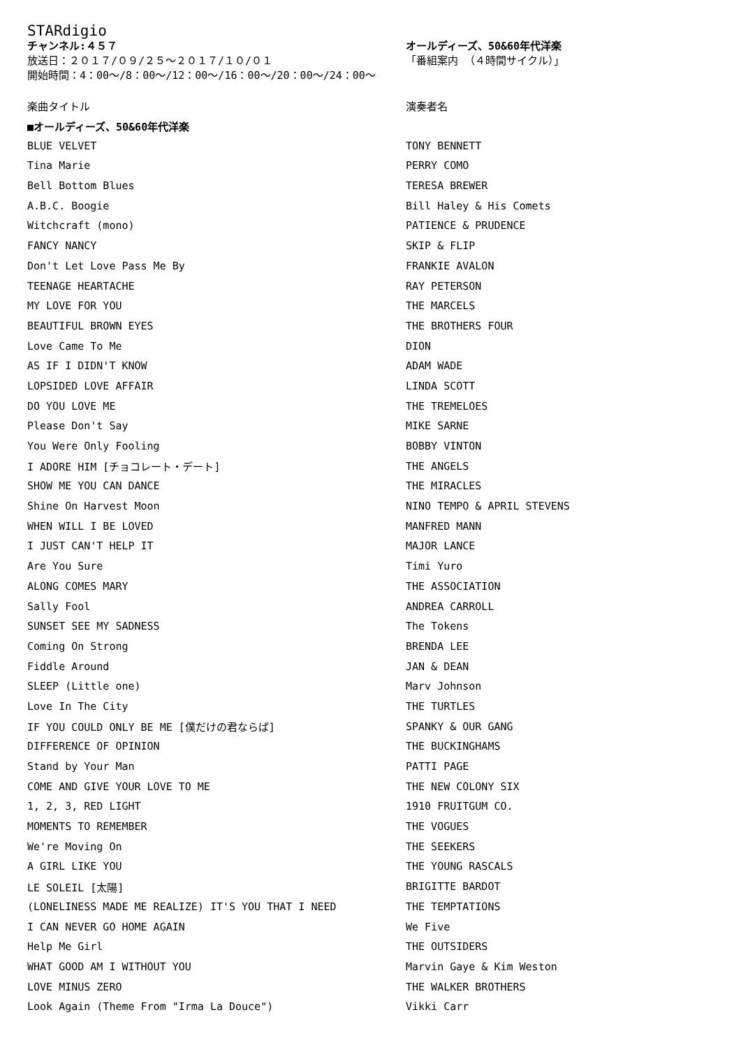STARdigio
チャンネル:４５７ オールディーズ、50&60年代洋楽
放送日：２０１７/０９/２５～２０１７/１０/０１ 「番組案内 （４時間サイクル）」
開始時間：4：00～/8：00～/12：00～/16：00～/20：00～/24：00～
| 楽曲タイトル | 演奏者名 |
| --- | --- |
| ■オールディーズ、50&60年代洋楽 | |
| BLUE VELVET | TONY BENNETT |
| Tina Marie | PERRY COMO |
| Bell Bottom Blues | TERESA BREWER |
| A.B.C. Boogie | Bill Haley & His Comets |
| Witchcraft (mono) | PATIENCE & PRUDENCE |
| FANCY NANCY | SKIP & FLIP |
| Don't Let Love Pass Me By | FRANKIE AVALON |
| TEENAGE HEARTACHE | RAY PETERSON |
| MY LOVE FOR YOU | THE MARCELS |
| BEAUTIFUL BROWN EYES | THE BROTHERS FOUR |
| Love Came To Me | DION |
| AS IF I DIDN'T KNOW | ADAM WADE |
| LOPSIDED LOVE AFFAIR | LINDA SCOTT |
| DO YOU LOVE ME | THE TREMELOES |
| Please Don't Say | MIKE SARNE |
| You Were Only Fooling | BOBBY VINTON |
| I ADORE HIM [チョコレート・デート] | THE ANGELS |
| SHOW ME YOU CAN DANCE | THE MIRACLES |
| Shine On Harvest Moon | NINO TEMPO & APRIL STEVENS |
| WHEN WILL I BE LOVED | MANFRED MANN |
| I JUST CAN'T HELP IT | MAJOR LANCE |
| Are You Sure | Timi Yuro |
| ALONG COMES MARY | THE ASSOCIATION |
| Sally Fool | ANDREA CARROLL |
| SUNSET SEE MY SADNESS | The Tokens |
| Coming On Strong | BRENDA LEE |
| Fiddle Around | JAN & DEAN |
| SLEEP (Little one) | Marv Johnson |
| Love In The City | THE TURTLES |
| IF YOU COULD ONLY BE ME [僕だけの君ならば] | SPANKY & OUR GANG |
| DIFFERENCE OF OPINION | THE BUCKINGHAMS |
| Stand by Your Man | PATTI PAGE |
| COME AND GIVE YOUR LOVE TO ME | THE NEW COLONY SIX |
| 1, 2, 3, RED LIGHT | 1910 FRUITGUM CO. |
| MOMENTS TO REMEMBER | THE VOGUES |
| We're Moving On | THE SEEKERS |
| A GIRL LIKE YOU | THE YOUNG RASCALS |
| LE SOLEIL [太陽] | BRIGITTE BARDOT |
| (LONELINESS MADE ME REALIZE) IT'S YOU THAT I NEED | THE TEMPTATIONS |
| I CAN NEVER GO HOME AGAIN | We Five |
| Help Me Girl | THE OUTSIDERS |
| WHAT GOOD AM I WITHOUT YOU | Marvin Gaye & Kim Weston |
| LOVE MINUS ZERO | THE WALKER BROTHERS |
| Look Again (Theme From "Irma La Douce") | Vikki Carr |